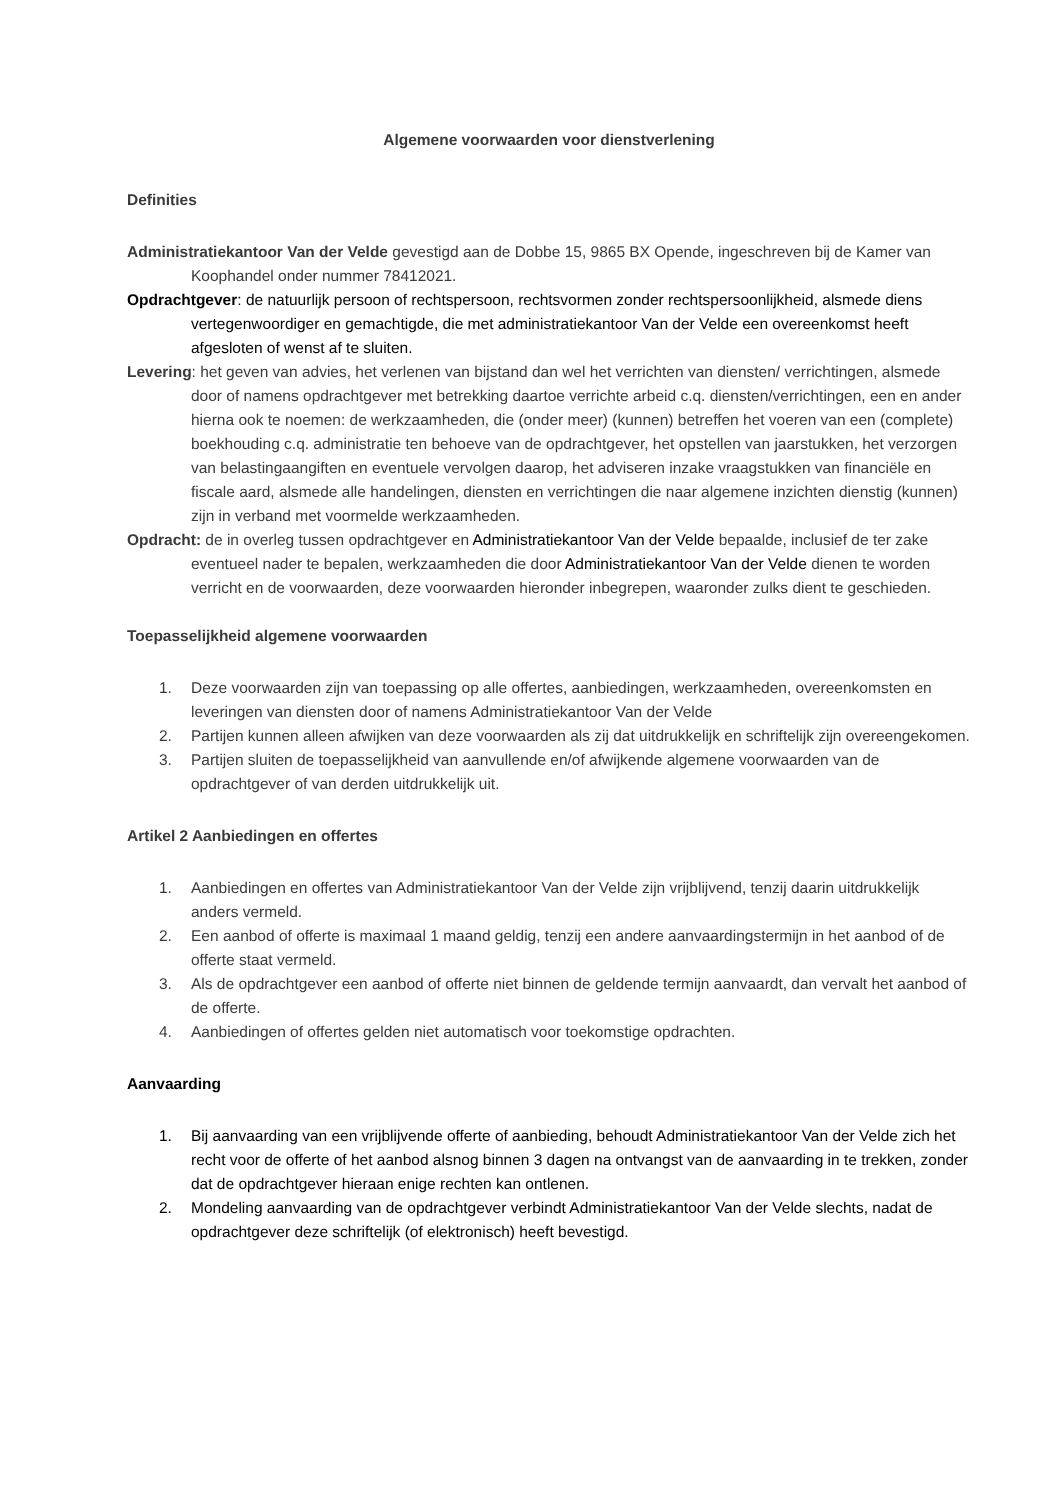Algemene voorwaarden voor dienstverlening
Definities
Administratiekantoor Van der Velde gevestigd aan de Dobbe 15, 9865 BX Opende, ingeschreven bij de Kamer van Koophandel onder nummer 78412021.
Opdrachtgever: de natuurlijk persoon of rechtspersoon, rechtsvormen zonder rechtspersoonlijkheid, alsmede diens vertegenwoordiger en gemachtigde, die met administratiekantoor Van der Velde een overeenkomst heeft afgesloten of wenst af te sluiten.
Levering: het geven van advies, het verlenen van bijstand dan wel het verrichten van diensten/ verrichtingen, alsmede door of namens opdrachtgever met betrekking daartoe verrichte arbeid c.q. diensten/verrichtingen, een en ander hierna ook te noemen: de werkzaamheden, die (onder meer) (kunnen) betreffen het voeren van een (complete) boekhouding c.q. administratie ten behoeve van de opdrachtgever, het opstellen van jaarstukken, het verzorgen van belastingaangiften en eventuele vervolgen daarop, het adviseren inzake vraagstukken van financiële en fiscale aard, alsmede alle handelingen, diensten en verrichtingen die naar algemene inzichten dienstig (kunnen) zijn in verband met voormelde werkzaamheden.
Opdracht: de in overleg tussen opdrachtgever en Administratiekantoor Van der Velde bepaalde, inclusief de ter zake eventueel nader te bepalen, werkzaamheden die door Administratiekantoor Van der Velde dienen te worden verricht en de voorwaarden, deze voorwaarden hieronder inbegrepen, waaronder zulks dient te geschieden.
Toepasselijkheid algemene voorwaarden
1. Deze voorwaarden zijn van toepassing op alle offertes, aanbiedingen, werkzaamheden, overeenkomsten en leveringen van diensten door of namens Administratiekantoor Van der Velde
2. Partijen kunnen alleen afwijken van deze voorwaarden als zij dat uitdrukkelijk en schriftelijk zijn overeengekomen.
3. Partijen sluiten de toepasselijkheid van aanvullende en/of afwijkende algemene voorwaarden van de opdrachtgever of van derden uitdrukkelijk uit.
Artikel 2 Aanbiedingen en offertes
1. Aanbiedingen en offertes van Administratiekantoor Van der Velde zijn vrijblijvend, tenzij daarin uitdrukkelijk anders vermeld.
2. Een aanbod of offerte is maximaal 1 maand geldig, tenzij een andere aanvaardingstermijn in het aanbod of de offerte staat vermeld.
3. Als de opdrachtgever een aanbod of offerte niet binnen de geldende termijn aanvaardt, dan vervalt het aanbod of de offerte.
4. Aanbiedingen of offertes gelden niet automatisch voor toekomstige opdrachten.
Aanvaarding
1. Bij aanvaarding van een vrijblijvende offerte of aanbieding, behoudt Administratiekantoor Van der Velde zich het recht voor de offerte of het aanbod alsnog binnen 3 dagen na ontvangst van de aanvaarding in te trekken, zonder dat de opdrachtgever hieraan enige rechten kan ontlenen.
2. Mondeling aanvaarding van de opdrachtgever verbindt Administratiekantoor Van der Velde slechts, nadat de opdrachtgever deze schriftelijk (of elektronisch) heeft bevestigd.